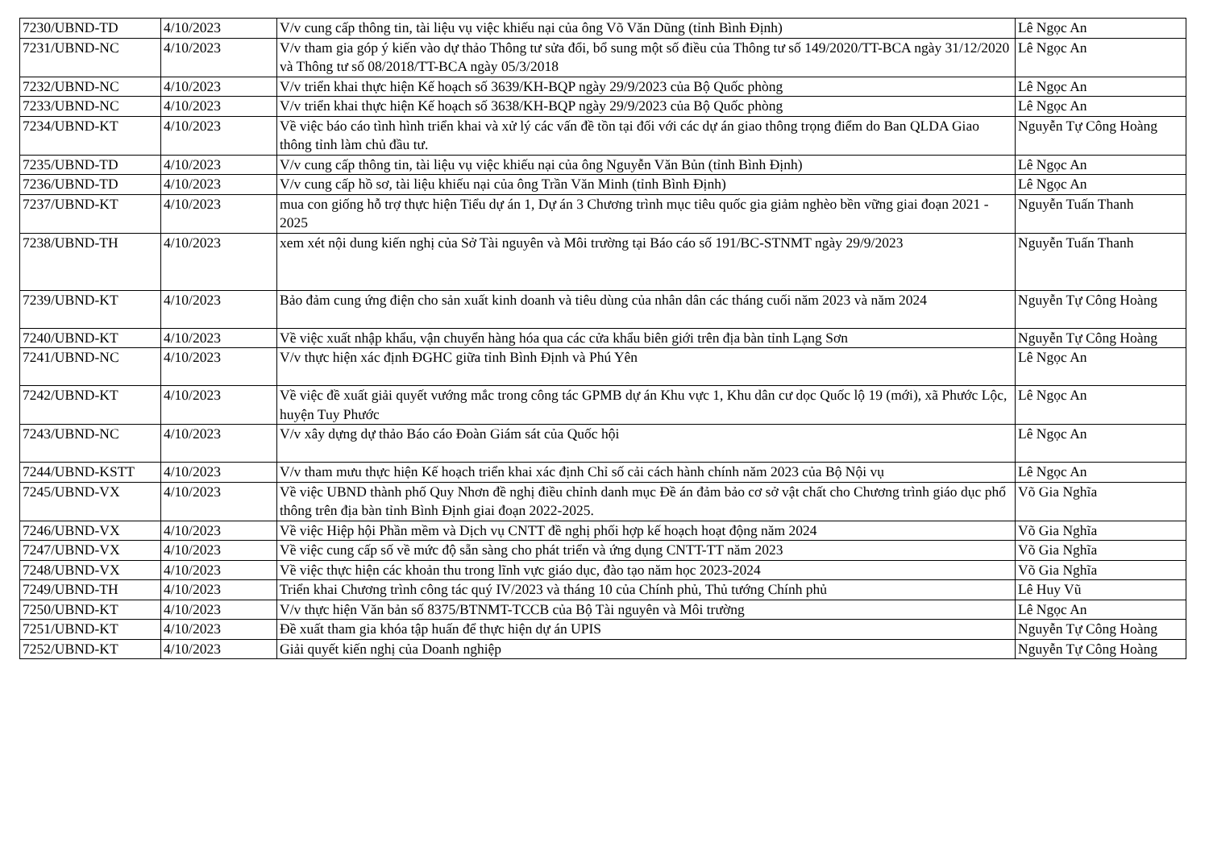| 7230/UBND-TD | 4/10/2023 | V/v cung cấp thông tin, tài liệu vụ việc khiếu nại của ông Võ Văn Dũng (tỉnh Bình Định) | Lê Ngọc An |
| 7231/UBND-NC | 4/10/2023 | V/v tham gia góp ý kiến vào dự thảo Thông tư sửa đổi, bổ sung một số điều của Thông tư số 149/2020/TT-BCA ngày 31/12/2020 và Thông tư số 08/2018/TT-BCA ngày 05/3/2018 | Lê Ngọc An |
| 7232/UBND-NC | 4/10/2023 | V/v triển khai thực hiện Kế hoạch số 3639/KH-BQP ngày 29/9/2023 của Bộ Quốc phòng | Lê Ngọc An |
| 7233/UBND-NC | 4/10/2023 | V/v triển khai thực hiện Kế hoạch số 3638/KH-BQP ngày 29/9/2023 của Bộ Quốc phòng | Lê Ngọc An |
| 7234/UBND-KT | 4/10/2023 | Về việc báo cáo tình hình triển khai và xử lý các vấn đề tồn tại đối với các dự án giao thông trọng điểm do Ban QLDA Giao thông tỉnh làm chủ đầu tư. | Nguyễn Tự Công Hoàng |
| 7235/UBND-TD | 4/10/2023 | V/v cung cấp thông tin, tài liệu vụ việc khiếu nại của ông Nguyễn Văn Bủn (tỉnh Bình Định) | Lê Ngọc An |
| 7236/UBND-TD | 4/10/2023 | V/v cung cấp hồ sơ, tài liệu khiếu nại của ông Trần Văn Minh (tỉnh Bình Định) | Lê Ngọc An |
| 7237/UBND-KT | 4/10/2023 | mua con giống hỗ trợ thực hiện Tiểu dự án 1, Dự án 3 Chương trình mục tiêu quốc gia giảm nghèo bền vững giai đoạn 2021 - 2025 | Nguyễn Tuấn Thanh |
| 7238/UBND-TH | 4/10/2023 | xem xét nội dung kiến nghị của Sở Tài nguyên và Môi trường tại Báo cáo số 191/BC-STNMT ngày 29/9/2023 | Nguyễn Tuấn Thanh |
| 7239/UBND-KT | 4/10/2023 | Bảo đảm cung ứng điện cho sản xuất kinh doanh và tiêu dùng của nhân dân các tháng cuối năm 2023 và năm 2024 | Nguyễn Tự Công Hoàng |
| 7240/UBND-KT | 4/10/2023 | Về việc xuất nhập khẩu, vận chuyển hàng hóa qua các cửa khẩu biên giới trên địa bàn tỉnh Lạng Sơn | Nguyễn Tự Công Hoàng |
| 7241/UBND-NC | 4/10/2023 | V/v thực hiện xác định ĐGHC giữa tỉnh Bình Định và Phú Yên | Lê Ngọc An |
| 7242/UBND-KT | 4/10/2023 | Về việc đề xuất giải quyết vướng mắc trong công tác GPMB dự án Khu vực 1, Khu dân cư dọc Quốc lộ 19 (mới), xã Phước Lộc, huyện Tuy Phước | Lê Ngọc An |
| 7243/UBND-NC | 4/10/2023 | V/v xây dựng dự thảo Báo cáo Đoàn Giám sát của Quốc hội | Lê Ngọc An |
| 7244/UBND-KSTT | 4/10/2023 | V/v tham mưu thực hiện Kế hoạch triển khai xác định Chỉ số cải cách hành chính năm 2023 của Bộ Nội vụ | Lê Ngọc An |
| 7245/UBND-VX | 4/10/2023 | Về việc UBND thành phố Quy Nhơn đề nghị điều chỉnh danh mục Đề án đảm bảo cơ sở vật chất cho Chương trình giáo dục phổ thông trên địa bàn tỉnh Bình Định giai đoạn 2022-2025. | Võ Gia Nghĩa |
| 7246/UBND-VX | 4/10/2023 | Về việc Hiệp hội Phần mềm và Dịch vụ CNTT đề nghị phối hợp kế hoạch hoạt động năm 2024 | Võ Gia Nghĩa |
| 7247/UBND-VX | 4/10/2023 | Về việc cung cấp số về mức độ sẵn sàng cho phát triển và ứng dụng CNTT-TT năm 2023 | Võ Gia Nghĩa |
| 7248/UBND-VX | 4/10/2023 | Về việc thực hiện các khoản thu trong lĩnh vực giáo dục, đào tạo năm học 2023-2024 | Võ Gia Nghĩa |
| 7249/UBND-TH | 4/10/2023 | Triển khai Chương trình công tác quý IV/2023 và tháng 10 của Chính phủ, Thủ tướng Chính phủ | Lê Huy Vũ |
| 7250/UBND-KT | 4/10/2023 | V/v thực hiện Văn bản số 8375/BTNMT-TCCB của Bộ Tài nguyên và Môi trường | Lê Ngọc An |
| 7251/UBND-KT | 4/10/2023 | Đề xuất tham gia khóa tập huấn để thực hiện dự án UPIS | Nguyễn Tự Công Hoàng |
| 7252/UBND-KT | 4/10/2023 | Giải quyết kiến nghị của Doanh nghiệp | Nguyễn Tự Công Hoàng |